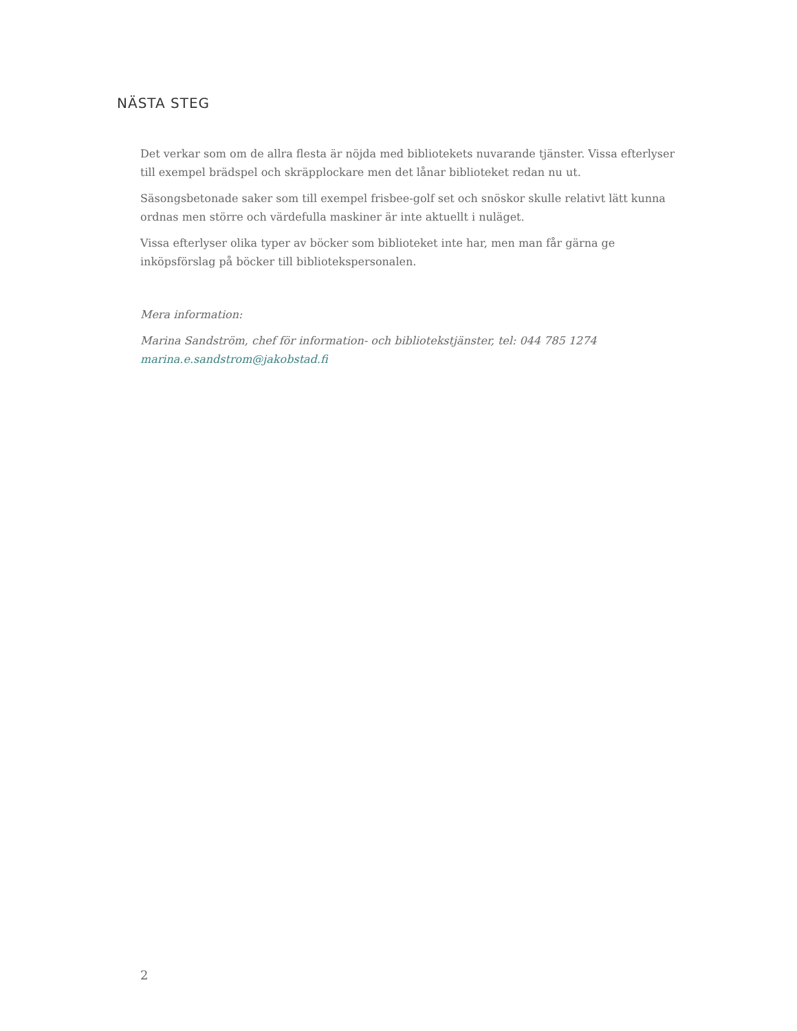NÄSTA STEG
Det verkar som om de allra flesta är nöjda med bibliotekets nuvarande tjänster. Vissa efterlyser till exempel brädspel och skräpplockare men det lånar biblioteket redan nu ut.
Säsongsbetonade saker som till exempel frisbee-golf set och snöskor skulle relativt lätt kunna ordnas men större och värdefulla maskiner är inte aktuellt i nuläget.
Vissa efterlyser olika typer av böcker som biblioteket inte har, men man får gärna ge inköpsförslag på böcker till bibliotekspersonalen.
Mera information:
Marina Sandström, chef för information- och bibliotekstjänster, tel: 044 785 1274
marina.e.sandstrom@jakobstad.fi
2